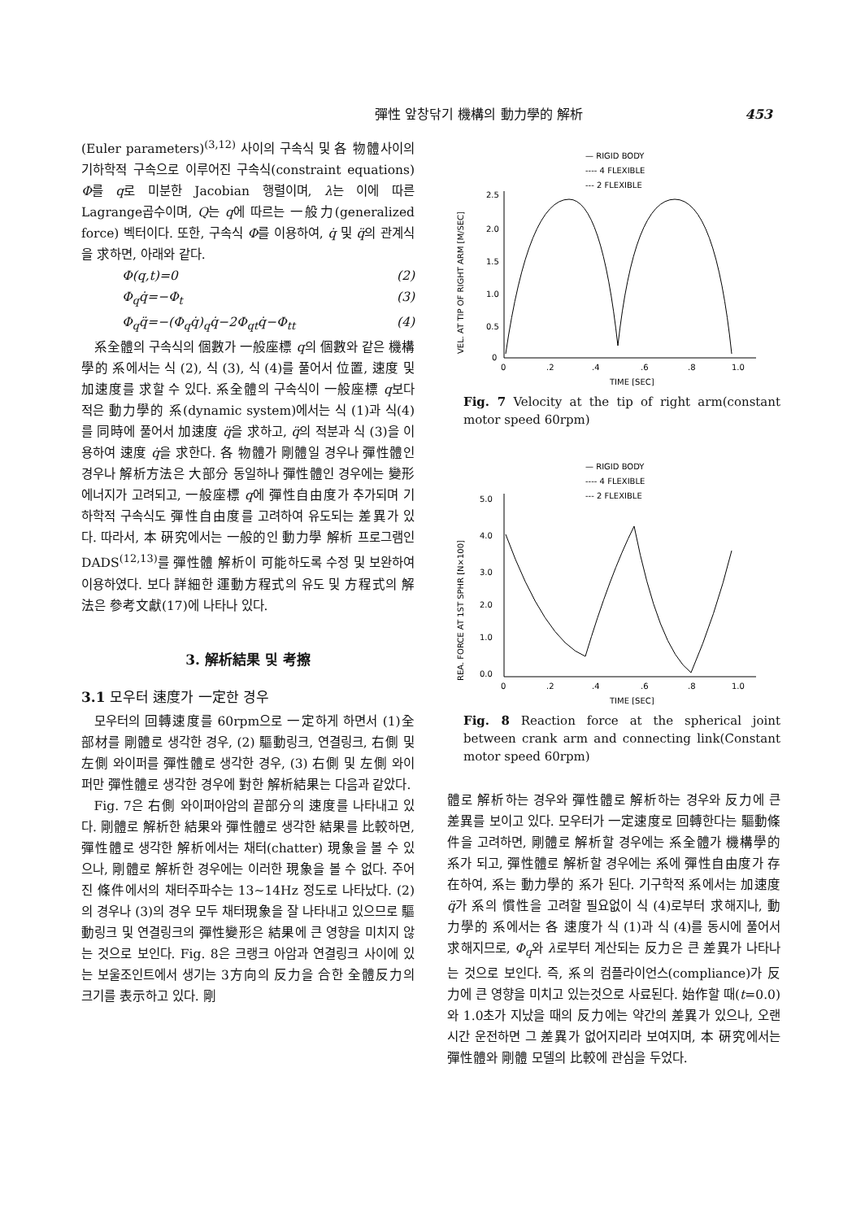彈性 앞창닦기 機構의 動力學的 解析 453
(Euler parameters)<sup>(3,12)</sup> 사이의 구속식 및 各 物體사이의 기하학적 구속으로 이루어진 구속식(constraint equations) Φ를 q로 미분한 Jacobian 행렬이며, λ는 이에 따른 Lagrange곱수이며, Q는 q에 따르는 一般力(generalized force) 벡터이다. 또한, 구속식 Φ를 이용하여, q̇ 및 q̈의 관계식을 求하면, 아래와 같다.
Φ(q,t)=0 (2)
Φ<sub>q</sub>q̇=−Φ<sub>t</sub> (3)
Φ<sub>q</sub>q̈=−(Φ<sub>q</sub>q̇)<sub>q</sub>q̇−2Φ<sub>qt</sub>q̇−Φ<sub>tt</sub> (4)
系全體의 구속식의 個數가 一般座標 q의 個數와 같은 機構學的 系에서는 식 (2), 식 (3), 식 (4)를 풀어서 位置, 速度 및 加速度를 求할 수 있다. 系全體의 구속식이 一般座標 q보다 적은 動力學的 系(dynamic system)에서는 식 (1)과 식(4)를 同時에 풀어서 加速度 q̈을 求하고, q̈의 적분과 식 (3)을 이용하여 速度 q̇을 求한다. 各 物體가 剛體일 경우나 彈性體인 경우나 解析方法은 大部分 동일하나 彈性體인 경우에는 變形에너지가 고려되고, 一般座標 q에 彈性自由度가 추가되며 기하학적 구속식도 彈性自由度를 고려하여 유도되는 差異가 있다. 따라서, 本 硏究에서는 一般的인 動力學 解析 프로그램인 DADS<sup>(12,13)</sup>를 彈性體 解析이 可能하도록 수정 및 보완하여 이용하였다. 보다 詳細한 運動方程式의 유도 및 方程式의 解法은 參考文獻(17)에 나타나 있다.
3. 解析結果 및 考擦
3.1 모우터 速度가 一定한 경우
모우터의 回轉速度를 60rpm으로 一定하게 하면서 (1)全 部材를 剛體로 생각한 경우, (2) 驅動링크, 연결링크, 右側 및 左側 와이퍼를 彈性體로 생각한 경우, (3) 右側 및 左側 와이퍼만 彈性體로 생각한 경우에 對한 解析結果는 다음과 같았다.
Fig. 7은 右側 와이퍼아암의 끝部分의 速度를 나타내고 있다. 剛體로 解析한 結果와 彈性體로 생각한 結果를 比較하면, 彈性體로 생각한 解析에서는 채터(chatter) 現象을 볼 수 있으나, 剛體로 解析한 경우에는 이러한 現象을 볼 수 없다. 주어진 條件에서의 채터주파수는 13∼14Hz 정도로 나타났다. (2)의 경우나 (3)의 경우 모두 채터現象을 잘 나타내고 있으므로 驅動링크 및 연결링크의 彈性變形은 結果에 큰 영향을 미치지 않는 것으로 보인다. Fig. 8은 크랭크 아암과 연결링크 사이에 있는 보울조인트에서 생기는 3方向의 反力을 合한 全體反力의 크기를 表示하고 있다. 剛
— RIGID BODY
---- 4 FLEXIBLE
--- 2 FLEXIBLE
2.5
2.0
1.5
1.0
0.5
0
0
.2
.4
.6
.8
1.0
TIME [SEC]
VEL. AT TIP OF RIGHT ARM [M/SEC]
Fig. 7 Velocity at the tip of right arm(constant motor speed 60rpm)
— RIGID BODY
---- 4 FLEXIBLE
--- 2 FLEXIBLE
5.0
4.0
3.0
2.0
1.0
0.0
0
.2
.4
.6
.8
1.0
TIME [SEC]
REA. FORCE AT 1ST SPHR [N×100]
Fig. 8 Reaction force at the spherical joint between crank arm and connecting link(Constant motor speed 60rpm)
體로 解析하는 경우와 彈性體로 解析하는 경우와 反力에 큰 差異를 보이고 있다. 모우터가 一定速度로 回轉한다는 驅動條件을 고려하면, 剛體로 解析할 경우에는 系全體가 機構學的 系가 되고, 彈性體로 解析할 경우에는 系에 彈性自由度가 存在하여, 系는 動力學的 系가 된다. 기구학적 系에서는 加速度 q̈가 系의 慣性을 고려할 필요없이 식 (4)로부터 求해지나, 動力學的 系에서는 各 速度가 식 (1)과 식 (4)를 동시에 풀어서 求해지므로, Φ<sub>q</sub>와 λ로부터 계산되는 反力은 큰 差異가 나타나는 것으로 보인다. 즉, 系의 컴플라이언스(compliance)가 反力에 큰 영향을 미치고 있는것으로 사료된다. 始作할 때(t=0.0)와 1.0초가 지났을 때의 反力에는 약간의 差異가 있으나, 오랜 시간 운전하면 그 差異가 없어지리라 보여지며, 本 硏究에서는 彈性體와 剛體 모델의 比較에 관심을 두었다.